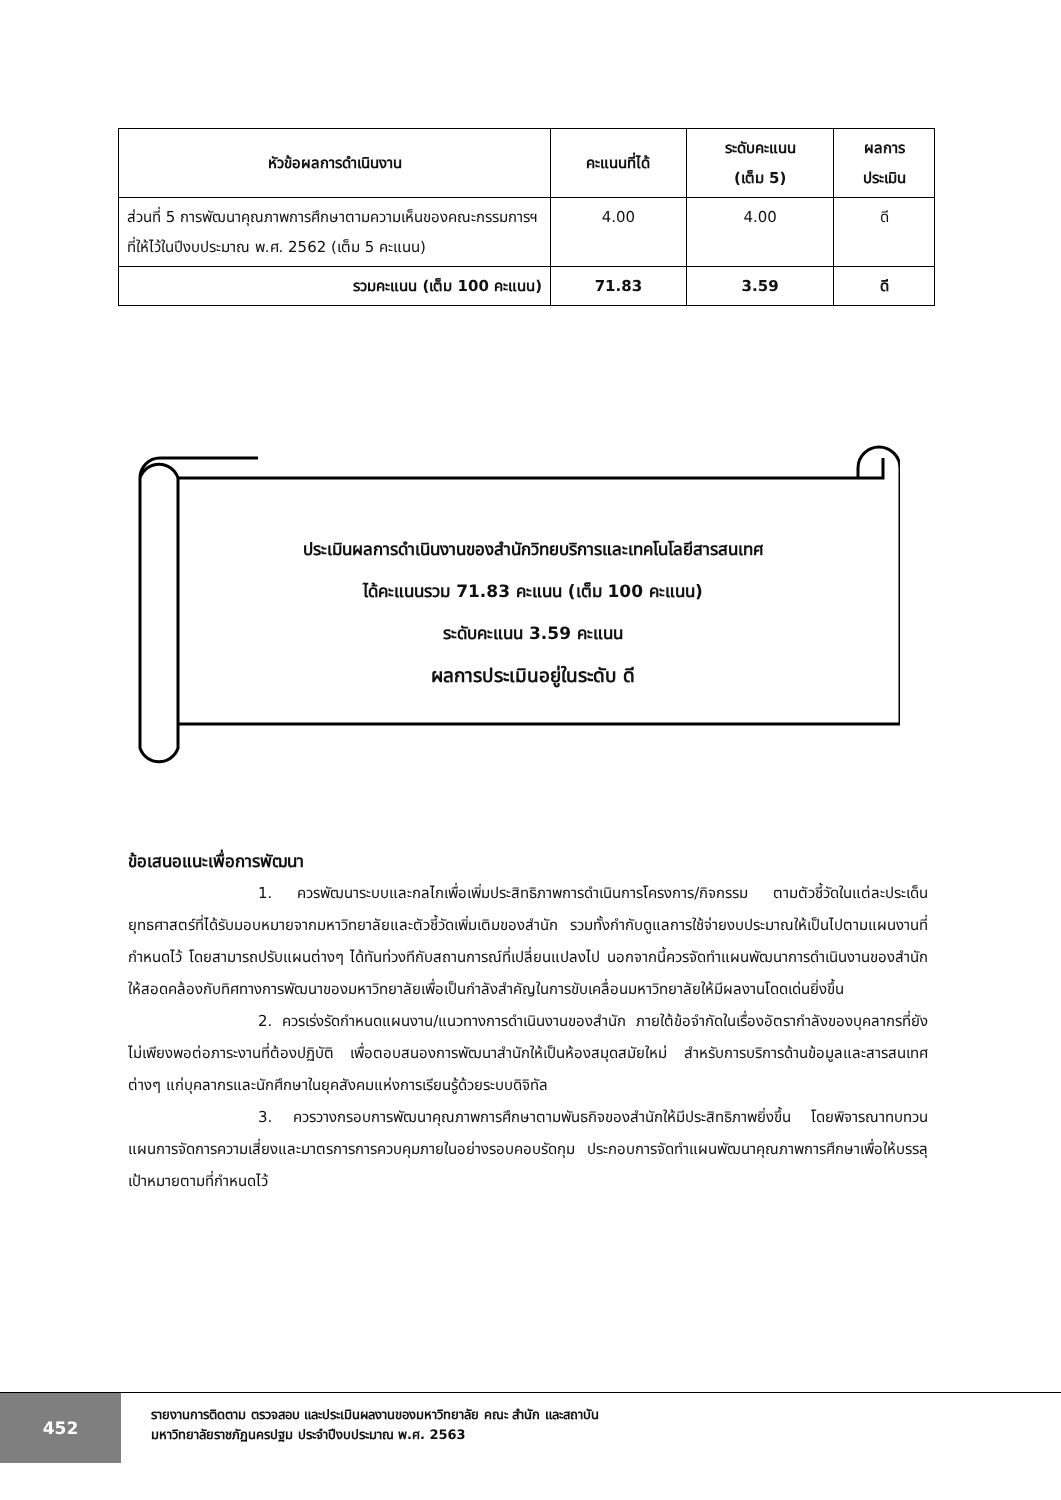| หัวข้อผลการดำเนินงาน | คะแนนที่ได้ | ระดับคะแนน (เต็ม 5) | ผลการ ประเมิน |
| --- | --- | --- | --- |
| ส่วนที่ 5 การพัฒนาคุณภาพการศึกษาตามความเห็นของคณะกรรมการฯ ที่ให้ไว้ในปีงบประมาณ พ.ศ. 2562 (เต็ม 5 คะแนน) | 4.00 | 4.00 | ดี |
| รวมคะแนน (เต็ม 100 คะแนน) | 71.83 | 3.59 | ดี |
ประเมินผลการดำเนินงานของสำนักวิทยบริการและเทคโนโลยีสารสนเทศ
ได้คะแนนรวม 71.83 คะแนน (เต็ม 100 คะแนน)
ระดับคะแนน 3.59 คะแนน
ผลการประเมินอยู่ในระดับ ดี
ข้อเสนอแนะเพื่อการพัฒนา
1. ควรพัฒนาระบบและกลไกเพื่อเพิ่มประสิทธิภาพการดำเนินการโครงการ/กิจกรรม ตามตัวชี้วัดในแต่ละประเด็นยุทธศาสตร์ที่ได้รับมอบหมายจากมหาวิทยาลัยและตัวชี้วัดเพิ่มเติมของสำนัก รวมทั้งกำกับดูแลการใช้จ่ายงบประมาณให้เป็นไปตามแผนงานที่กำหนดไว้ โดยสามารถปรับแผนต่างๆ ได้ทันท่วงทีกับสถานการณ์ที่เปลี่ยนแปลงไป นอกจากนี้ควรจัดทำแผนพัฒนาการดำเนินงานของสำนักให้สอดคล้องกับทิศทางการพัฒนาของมหาวิทยาลัยเพื่อเป็นกำลังสำคัญในการขับเคลื่อนมหาวิทยาลัยให้มีผลงานโดดเด่นยิ่งขึ้น
2. ควรเร่งรัดกำหนดแผนงาน/แนวทางการดำเนินงานของสำนัก ภายใต้ข้อจำกัดในเรื่องอัตรากำลังของบุคลากรที่ยังไม่เพียงพอต่อภาระงานที่ต้องปฏิบัติ เพื่อตอบสนองการพัฒนาสำนักให้เป็นห้องสมุดสมัยใหม่ สำหรับการบริการด้านข้อมูลและสารสนเทศต่างๆ แก่บุคลากรและนักศึกษาในยุคสังคมแห่งการเรียนรู้ด้วยระบบดิจิทัล
3. ควรวางกรอบการพัฒนาคุณภาพการศึกษาตามพันธกิจของสำนักให้มีประสิทธิภาพยิ่งขึ้น โดยพิจารณาทบทวนแผนการจัดการความเสี่ยงและมาตรการการควบคุมภายในอย่างรอบคอบรัดกุม ประกอบการจัดทำแผนพัฒนาคุณภาพการศึกษาเพื่อให้บรรลุเป้าหมายตามที่กำหนดไว้
452
รายงานการติดตาม ตรวจสอบ และประเมินผลงานของมหาวิทยาลัย คณะ สำนัก และสถาบัน
มหาวิทยาลัยราชภัฏนครปฐม ประจำปีงบประมาณ พ.ศ. 2563